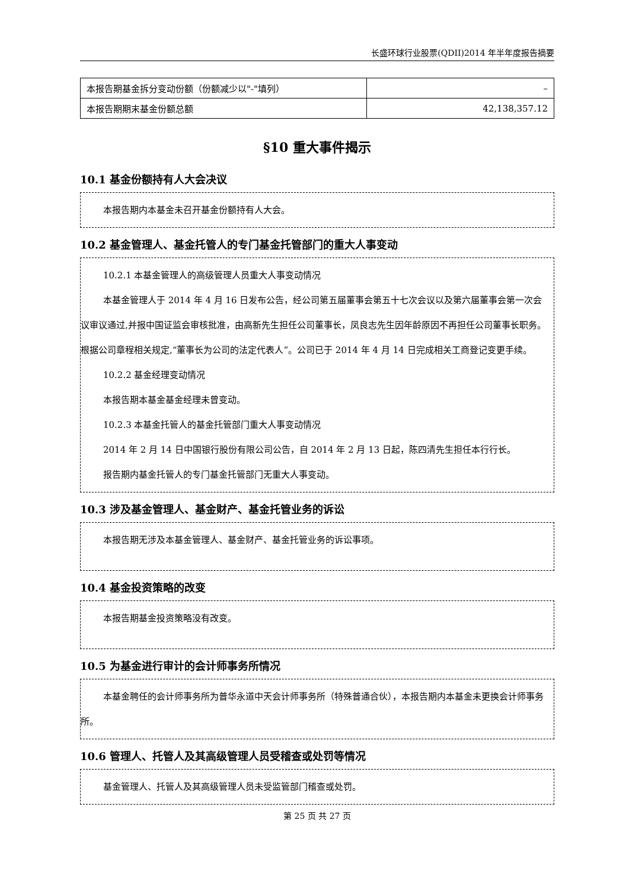长盛环球行业股票(QDII)2014 年半年度报告摘要
| 本报告期基金拆分变动份额（份额减少以"-"填列） | – |
| 本报告期期末基金份额总额 | 42,138,357.12 |
§10 重大事件揭示
10.1 基金份额持有人大会决议
本报告期内本基金未召开基金份额持有人大会。
10.2 基金管理人、基金托管人的专门基金托管部门的重大人事变动
10.2.1 本基金管理人的高级管理人员重大人事变动情况
本基金管理人于 2014 年 4 月 16 日发布公告，经公司第五届董事会第五十七次会议以及第六届董事会第一次会议审议通过,并报中国证监会审核批准，由高新先生担任公司董事长，凤良志先生因年龄原因不再担任公司董事长职务。根据公司章程相关规定,“董事长为公司的法定代表人”。公司已于 2014 年 4 月 14 日完成相关工商登记变更手续。
10.2.2 基金经理变动情况
本报告期本基金基金经理未曾变动。
10.2.3 本基金托管人的基金托管部门重大人事变动情况
2014 年 2 月 14 日中国银行股份有限公司公告，自 2014 年 2 月 13 日起，陈四清先生担任本行行长。
报告期内基金托管人的专门基金托管部门无重大人事变动。
10.3 涉及基金管理人、基金财产、基金托管业务的诉讼
本报告期无涉及本基金管理人、基金财产、基金托管业务的诉讼事项。
10.4 基金投资策略的改变
本报告期基金投资策略没有改变。
10.5 为基金进行审计的会计师事务所情况
本基金聘任的会计师事务所为普华永道中天会计师事务所（特殊普通合伙），本报告期内本基金未更换会计师事务所。
10.6 管理人、托管人及其高级管理人员受稽查或处罚等情况
基金管理人、托管人及其高级管理人员未受监管部门稽查或处罚。
第 25 页 共 27 页